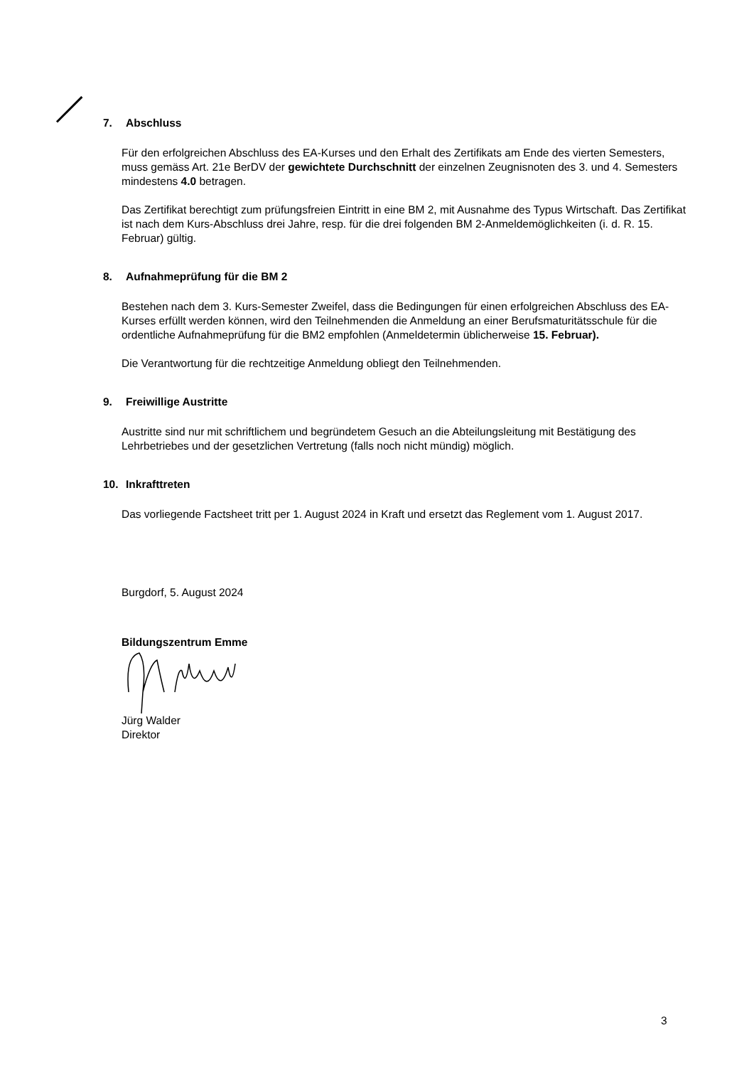7. Abschluss
Für den erfolgreichen Abschluss des EA-Kurses und den Erhalt des Zertifikats am Ende des vierten Semesters, muss gemäss Art. 21e BerDV der gewichtete Durchschnitt der einzelnen Zeugnisnoten des 3. und 4. Semesters mindestens 4.0 betragen.
Das Zertifikat berechtigt zum prüfungsfreien Eintritt in eine BM 2, mit Ausnahme des Typus Wirtschaft. Das Zertifikat ist nach dem Kurs-Abschluss drei Jahre, resp. für die drei folgenden BM 2-Anmeldemöglichkeiten (i. d. R. 15. Februar) gültig.
8. Aufnahmeprüfung für die BM 2
Bestehen nach dem 3. Kurs-Semester Zweifel, dass die Bedingungen für einen erfolgreichen Abschluss des EA-Kurses erfüllt werden können, wird den Teilnehmenden die Anmeldung an einer Berufsmaturitätsschule für die ordentliche Aufnahmeprüfung für die BM2 empfohlen (Anmeldetermin üblicherweise 15. Februar).
Die Verantwortung für die rechtzeitige Anmeldung obliegt den Teilnehmenden.
9. Freiwillige Austritte
Austritte sind nur mit schriftlichem und begründetem Gesuch an die Abteilungsleitung mit Bestätigung des Lehrbetriebes und der gesetzlichen Vertretung (falls noch nicht mündig) möglich.
10. Inkrafttreten
Das vorliegende Factsheet tritt per 1. August 2024 in Kraft und ersetzt das Reglement vom 1. August 2017.
Burgdorf, 5. August 2024
Bildungszentrum Emme
Jürg Walder
Direktor
3